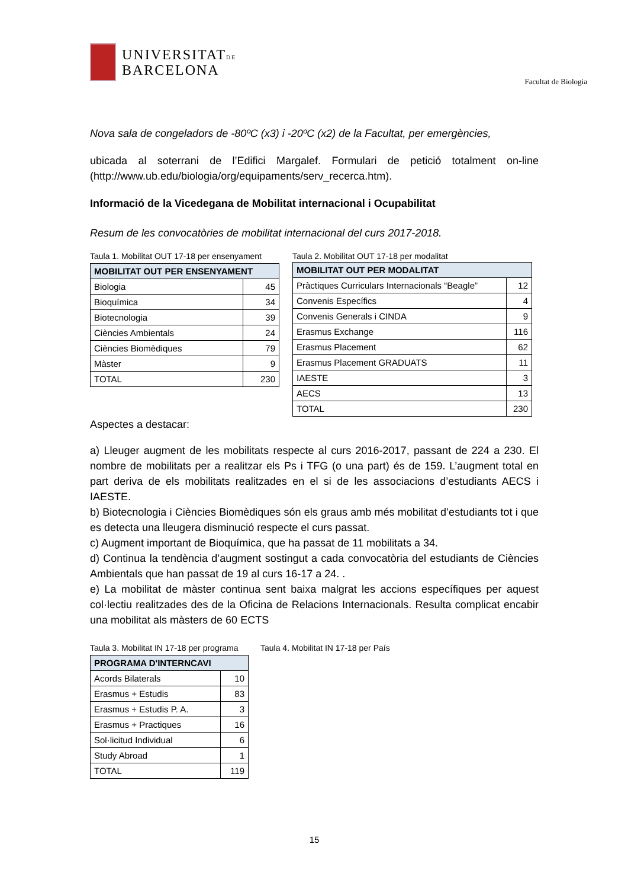UNIVERSITATDE
BARCELONA
Facultat de Biologia
Nova sala de congeladors de -80ºC (x3) i -20ºC (x2) de la Facultat, per emergències,
ubicada al soterrani de l’Edifici Margalef. Formulari de petició totalment on-line (http://www.ub.edu/biologia/org/equipaments/serv_recerca.htm).
Informació de la Vicedegana de Mobilitat internacional i Ocupabilitat
Resum de les convocatòries de mobilitat internacional del curs 2017-2018.
Taula 1. Mobilitat OUT 17-18 per ensenyament
| MOBILITAT OUT PER ENSENYAMENT | |
| --- | --- |
| Biologia | 45 |
| Bioquímica | 34 |
| Biotecnologia | 39 |
| Ciències Ambientals | 24 |
| Ciències Biomèdiques | 79 |
| Màster | 9 |
| TOTAL | 230 |
Taula 2. Mobilitat OUT 17-18 per modalitat
| MOBILITAT OUT PER MODALITAT | |
| --- | --- |
| Pràctiques Curriculars Internacionals “Beagle” | 12 |
| Convenis Específics | 4 |
| Convenis Generals i CINDA | 9 |
| Erasmus Exchange | 116 |
| Erasmus Placement | 62 |
| Erasmus Placement GRADUATS | 11 |
| IAESTE | 3 |
| AECS | 13 |
| TOTAL | 230 |
Aspectes a destacar:
a) Lleuger augment de les mobilitats respecte al curs 2016-2017, passant de 224 a 230. El nombre de mobilitats per a realitzar els Ps i TFG (o una part) és de 159. L’augment total en part deriva de els mobilitats realitzades en el si de les associacions d’estudiants AECS i IAESTE.
b) Biotecnologia i Ciències Biomèdiques són els graus amb més mobilitat d’estudiants tot i que es detecta una lleugera disminució respecte el curs passat.
c) Augment important de Bioquímica, que ha passat de 11 mobilitats a 34.
d) Continua la tendència d’augment sostingut a cada convocatòria del estudiants de Ciències Ambientals que han passat de 19 al curs 16-17 a 24. .
e) La mobilitat de màster continua sent baixa malgrat les accions específiques per aquest col·lectiu realitzades des de la Oficina de Relacions Internacionals. Resulta complicat encabir una mobilitat als màsters de 60 ECTS
Taula 3. Mobilitat IN 17-18 per programa
| PROGRAMA D'INTERNCAVI | |
| --- | --- |
| Acords Bilaterals | 10 |
| Erasmus + Estudis | 83 |
| Erasmus + Estudis P. A. | 3 |
| Erasmus + Practiques | 16 |
| Sol·licitud Individual | 6 |
| Study Abroad | 1 |
| TOTAL | 119 |
Taula 4. Mobilitat IN 17-18 per País
15